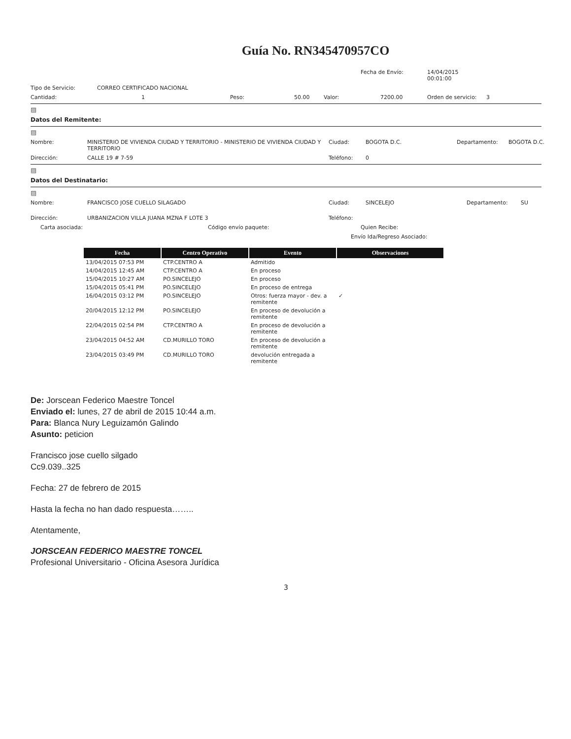Guía No. RN345470957CO
Fecha de Envío: 14/04/2015
00:01:00
Tipo de Servicio: CORREO CERTIFICADO NACIONAL
Cantidad: 1 Peso: 50.00 Valor: 7200.00 Orden de servicio: 3
▨
Datos del Remitente:
▨
Nombre: MINISTERIO DE VIVIENDA CIUDAD Y TERRITORIO - MINISTERIO DE VIVIENDA CIUDAD Y TERRITORIO
Ciudad: BOGOTA D.C. Departamento: BOGOTA D.C.
Dirección: CALLE 19 # 7-59 Teléfono: 0
▨
Datos del Destinatario:
▨
Nombre: FRANCISCO JOSE CUELLO SILAGADO Ciudad: SINCELEJO Departamento: SU
Dirección: URBANIZACION VILLA JUANA MZNA F LOTE 3 Teléfono:
Carta asociada: Código envío paquete: Quien Recibe:
Envío Ida/Regreso Asociado:
| Fecha | Centro Operativo | Evento | Observaciones |
| --- | --- | --- | --- |
| 13/04/2015 07:53 PM | CTP.CENTRO A | Admitido | |
| 14/04/2015 12:45 AM | CTP.CENTRO A | En proceso | |
| 15/04/2015 10:27 AM | PO.SINCELEJO | En proceso | |
| 15/04/2015 05:41 PM | PO.SINCELEJO | En proceso de entrega | |
| 16/04/2015 03:12 PM | PO.SINCELEJO | Otros: fuerza mayor - dev. a remitente | ✓ |
| 20/04/2015 12:12 PM | PO.SINCELEJO | En proceso de devolución a remitente | |
| 22/04/2015 02:54 PM | CTP.CENTRO A | En proceso de devolución a remitente | |
| 23/04/2015 04:52 AM | CD.MURILLO TORO | En proceso de devolución a remitente | |
| 23/04/2015 03:49 PM | CD.MURILLO TORO | devolución entregada a remitente | |
De: Jorscean Federico Maestre Toncel
Enviado el: lunes, 27 de abril de 2015 10:44 a.m.
Para: Blanca Nury Leguizamón Galindo
Asunto: peticion
Francisco jose cuello silgado
Cc9.039..325
Fecha: 27 de febrero de 2015
Hasta la fecha no han dado respuesta……..
Atentamente,
JORSCEAN FEDERICO MAESTRE TONCEL
Profesional Universitario - Oficina Asesora Jurídica
3